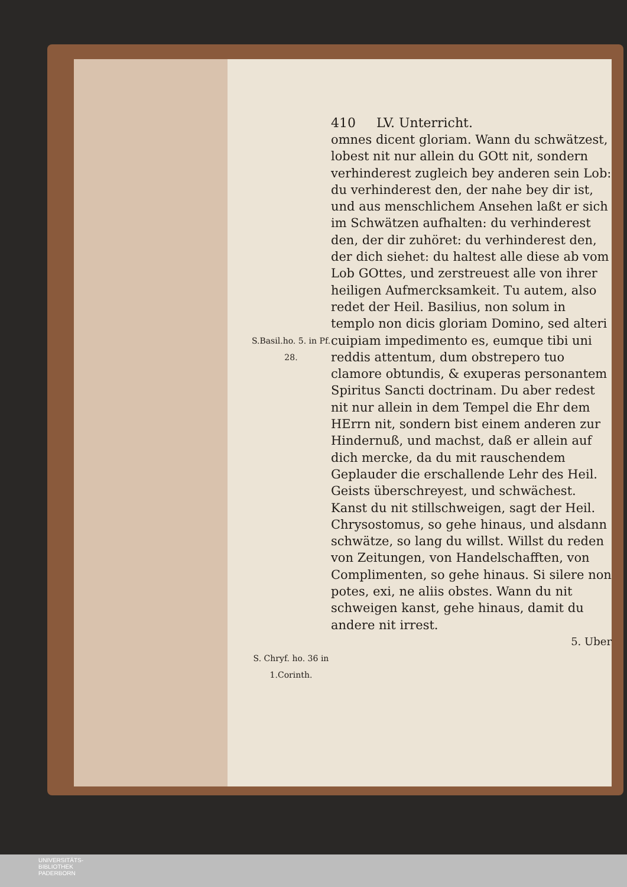410 LV. Unterricht.
S.Basil.ho. 5. in Pf. 28.
S. Chryf. ho. 36 in 1.Corinth.
omnes dicent gloriam. Wann du schwätzest, lobest nit nur allein du GOtt nit, sondern verhinderest zugleich bey anderen sein Lob: du verhinderest den, der nahe bey dir ist, und aus menschlichem Ansehen laßt er sich im Schwätzen aufhalten: du verhinderest den, der dir zuhöret: du verhinderest den, der dich siehet: du haltest alle diese ab vom Lob GOttes, und zerstreuest alle von ihrer heiligen Aufmercksamkeit. Tu autem, also redet der Heil. Basilius, non solum in templo non dicis gloriam Domino, sed alteri cuipiam impedimento es, eumque tibi uni reddis attentum, dum obstrepero tuo clamore obtundis, & exuperas personantem Spiritus Sancti doctrinam. Du aber redest nit nur allein in dem Tempel die Ehr dem HErrn nit, sondern bist einem anderen zur Hindernuß, und machst, daß er allein auf dich mercke, da du mit rauschendem Geplauder die erschallende Lehr des Heil. Geists überschreyest, und schwächest. Kanst du nit stillschweigen, sagt der Heil. Chrysostomus, so gehe hinaus, und alsdann schwätze, so lang du willst. Willst du reden von Zeitungen, von Handelschafften, von Complimenten, so gehe hinaus. Si silere non potes, exi, ne aliis obstes. Wann du nit schweigen kanst, gehe hinaus, damit du andere nit irrest.
5. Uber
UNIVERSITÄTS-
BIBLIOTHEK
PADERBORN